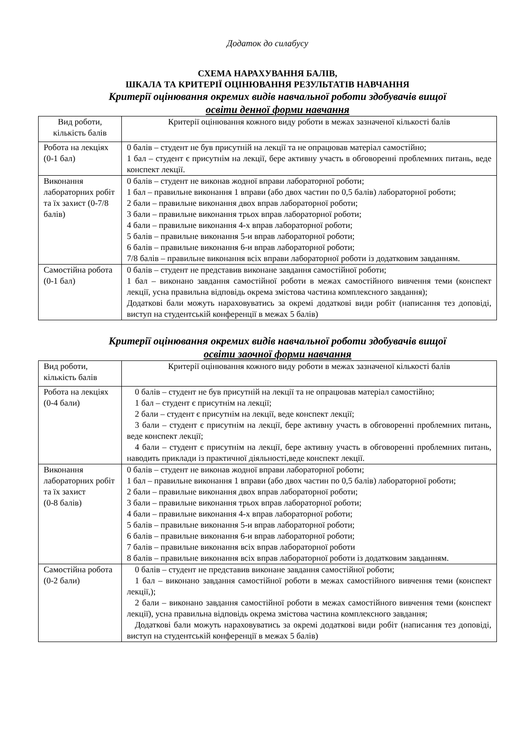Додаток до силабусу
СХЕМА НАРАХУВАННЯ БАЛІВ,
ШКАЛА ТА КРИТЕРІЇ ОЦІНЮВАННЯ РЕЗУЛЬТАТІВ НАВЧАННЯ
Критерії оцінювання окремих видів навчальної роботи здобувачів вищої
освіти денної форми навчання
| Вид роботи, кількість балів | Критерії оцінювання кожного виду роботи в межах зазначеної кількості балів |
| Робота на лекціях (0-1 бал) | 0 балів – студент не був присутній на лекції та не опрацював матеріал самостійно; 1 бал – студент є присутнім на лекції, бере активну участь в обговоренні проблемних питань, веде конспект лекції. |
| Виконання лабораторних робіт та їх захист (0-7/8 балів) | 0 балів – студент не виконав жодної вправи лабораторної роботи; 1 бал – правильне виконання 1 вправи (або двох частин по 0,5 балів) лабораторної роботи; 2 бали – правильне виконання двох вправ лабораторної роботи; 3 бали – правильне виконання трьох вправ лабораторної роботи; 4 бали – правильне виконання 4-х вправ лабораторної роботи; 5 балів – правильне виконання 5-и вправ лабораторної роботи; 6 балів – правильне виконання 6-и вправ лабораторної роботи; 7/8 балів – правильне виконання всіх вправи лабораторної роботи із додатковим завданням. |
| Самостійна робота (0-1 бал) | 0 балів – студент не представив виконане завдання самостійної роботи; 1 бал – виконано завдання самостійної роботи в межах самостійного вивчення теми (конспект лекції, усна правильна відповідь окрема змістова частина комплексного завдання); Додаткові бали можуть нараховуватись за окремі додаткові види робіт (написання тез доповіді, виступ на студентській конференції в межах 5 балів) |
Критерії оцінювання окремих видів навчальної роботи здобувачів вищої
освіти заочної форми навчання
| Вид роботи, кількість балів | Критерії оцінювання кожного виду роботи в межах зазначеної кількості балів |
| Робота на лекціях (0-4 бали) | 0 балів – студент не був присутній на лекції та не опрацював матеріал самостійно; 1 бал – студент є присутнім на лекції; 2 бали – студент є присутнім на лекції, веде конспект лекції; 3 бали – студент є присутнім на лекції, бере активну участь в обговоренні проблемних питань, веде конспект лекції; 4 бали – студент є присутнім на лекції, бере активну участь в обговоренні проблемних питань, наводить приклади із практичної діяльності,веде конспект лекції. |
| Виконання лабораторних робіт та їх захист (0-8 балів) | 0 балів – студент не виконав жодної вправи лабораторної роботи; 1 бал – правильне виконання 1 вправи (або двох частин по 0,5 балів) лабораторної роботи; 2 бали – правильне виконання двох вправ лабораторної роботи; 3 бали – правильне виконання трьох вправ лабораторної роботи; 4 бали – правильне виконання 4-х вправ лабораторної роботи; 5 балів – правильне виконання 5-и вправ лабораторної роботи; 6 балів – правильне виконання 6-и вправ лабораторної роботи; 7 балів – правильне виконання всіх вправ лабораторної роботи 8 балів – правильне виконання всіх вправ лабораторної роботи із додатковим завданням. |
| Самостійна робота (0-2 бали) | 0 балів – студент не представив виконане завдання самостійної роботи; 1 бал – виконано завдання самостійної роботи в межах самостійного вивчення теми (конспект лекції,); 2 бали – виконано завдання самостійної роботи в межах самостійного вивчення теми (конспект лекції), усна правильна відповідь окрема змістова частина комплексного завдання; Додаткові бали можуть нараховуватись за окремі додаткові види робіт (написання тез доповіді, виступ на студентській конференції в межах 5 балів) |